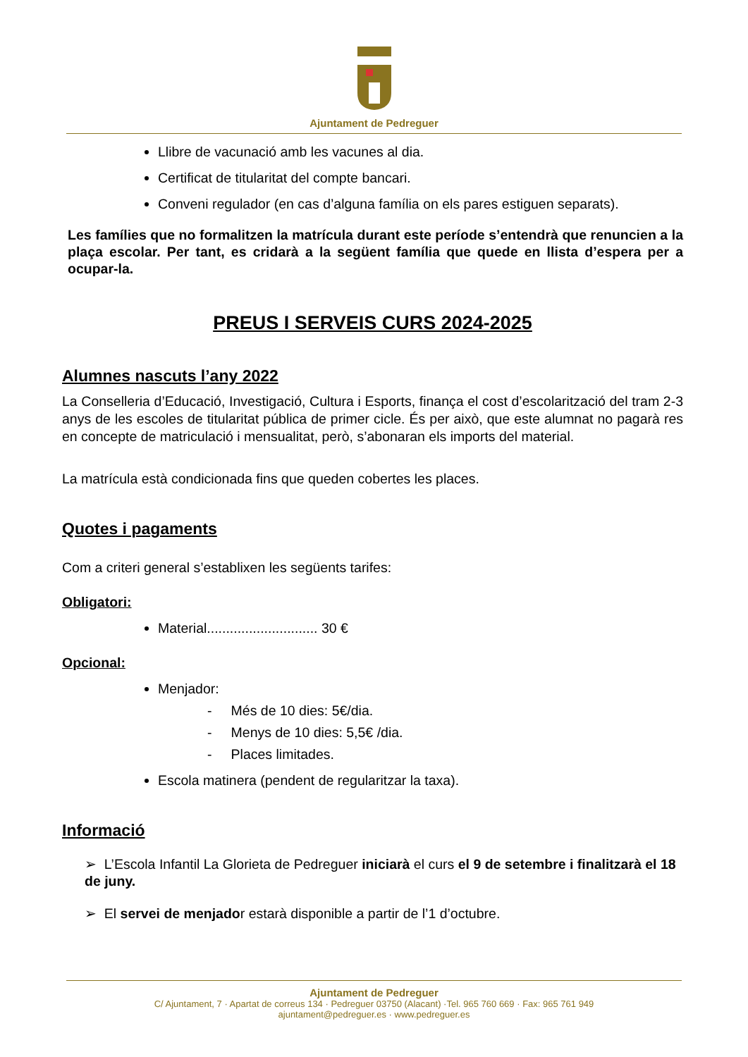Ajuntament de Pedreguer
Llibre de vacunació amb les vacunes al dia.
Certificat de titularitat del compte bancari.
Conveni regulador (en cas d’alguna família on els pares estiguen separats).
Les famílies que no formalitzen la matrícula durant este període s’entendrà que renuncien a la plaça escolar. Per tant, es cridarà a la següent família que quede en llista d’espera per a ocupar-la.
PREUS I SERVEIS CURS 2024-2025
Alumnes nascuts l’any 2022
La Conselleria d’Educació, Investigació, Cultura i Esports, finança el cost d’escolarització del tram 2-3 anys de les escoles de titularitat pública de primer cicle. És per això, que este alumnat no pagarà res en concepte de matriculació i mensualitat, però, s’abonaran els imports del material.
La matrícula està condicionada fins que queden cobertes les places.
Quotes i pagaments
Com a criteri general s’establixen les següents tarifes:
Obligatori:
Material............................. 30 €
Opcional:
Menjador:
- Més de 10 dies: 5€/dia.
- Menys de 10 dies: 5,5€ /dia.
- Places limitades.
Escola matinera (pendent de regularitzar la taxa).
Informació
➢ L’Escola Infantil La Glorieta de Pedreguer iniciarà el curs el 9 de setembre i finalitzarà el 18 de juny.
➢ El servei de menjador estarà disponible a partir de l’1 d’octubre.
Ajuntament de Pedreguer
C/ Ajuntament, 7 · Apartat de correus 134 · Pedreguer 03750 (Alacant) ·Tel. 965 760 669 · Fax: 965 761 949
ajuntament@pedreguer.es · www.pedreguer.es